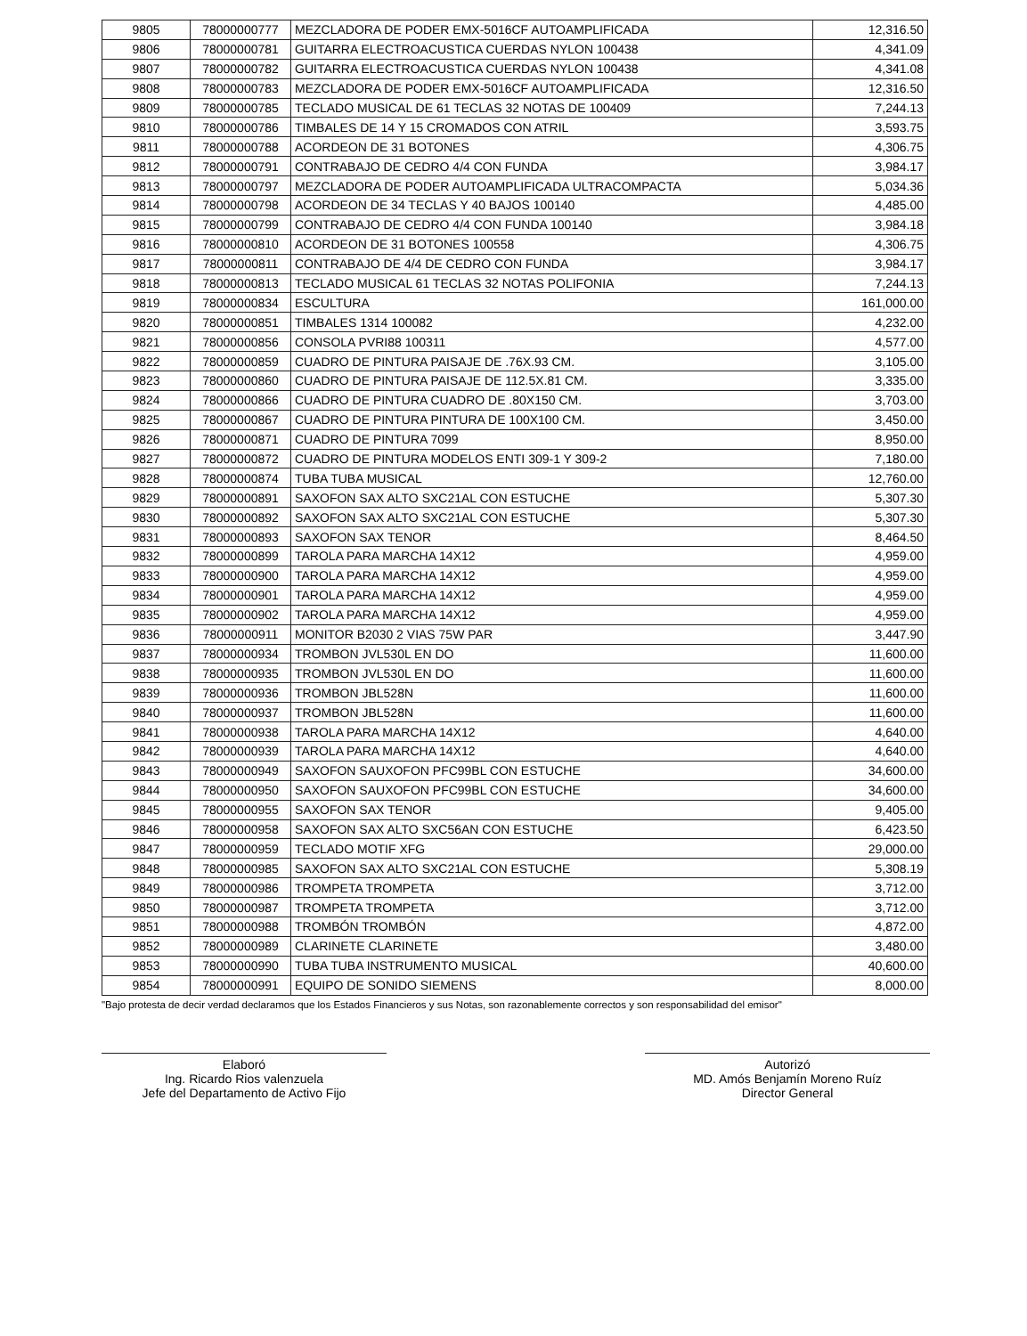| 9805 | 78000000777 | MEZCLADORA DE PODER EMX-5016CF AUTOAMPLIFICADA | 12,316.50 |
| 9806 | 78000000781 | GUITARRA ELECTROACUSTICA CUERDAS NYLON 100438 | 4,341.09 |
| 9807 | 78000000782 | GUITARRA ELECTROACUSTICA CUERDAS NYLON 100438 | 4,341.08 |
| 9808 | 78000000783 | MEZCLADORA DE PODER EMX-5016CF AUTOAMPLIFICADA | 12,316.50 |
| 9809 | 78000000785 | TECLADO MUSICAL DE 61 TECLAS 32 NOTAS DE 100409 | 7,244.13 |
| 9810 | 78000000786 | TIMBALES DE 14 Y 15 CROMADOS CON ATRIL | 3,593.75 |
| 9811 | 78000000788 | ACORDEON DE 31 BOTONES | 4,306.75 |
| 9812 | 78000000791 | CONTRABAJO DE CEDRO 4/4 CON FUNDA | 3,984.17 |
| 9813 | 78000000797 | MEZCLADORA DE PODER AUTOAMPLIFICADA ULTRACOMPACTA | 5,034.36 |
| 9814 | 78000000798 | ACORDEON DE 34 TECLAS Y 40 BAJOS 100140 | 4,485.00 |
| 9815 | 78000000799 | CONTRABAJO DE CEDRO 4/4 CON FUNDA 100140 | 3,984.18 |
| 9816 | 78000000810 | ACORDEON DE 31 BOTONES 100558 | 4,306.75 |
| 9817 | 78000000811 | CONTRABAJO DE 4/4 DE CEDRO CON FUNDA | 3,984.17 |
| 9818 | 78000000813 | TECLADO MUSICAL 61 TECLAS 32 NOTAS POLIFONIA | 7,244.13 |
| 9819 | 78000000834 | ESCULTURA | 161,000.00 |
| 9820 | 78000000851 | TIMBALES 1314 100082 | 4,232.00 |
| 9821 | 78000000856 | CONSOLA PVRI88 100311 | 4,577.00 |
| 9822 | 78000000859 | CUADRO DE PINTURA PAISAJE DE .76X.93 CM. | 3,105.00 |
| 9823 | 78000000860 | CUADRO DE PINTURA PAISAJE DE 112.5X.81 CM. | 3,335.00 |
| 9824 | 78000000866 | CUADRO DE PINTURA CUADRO DE .80X150 CM. | 3,703.00 |
| 9825 | 78000000867 | CUADRO DE PINTURA PINTURA DE 100X100 CM. | 3,450.00 |
| 9826 | 78000000871 | CUADRO DE PINTURA 7099 | 8,950.00 |
| 9827 | 78000000872 | CUADRO DE PINTURA MODELOS ENTI 309-1 Y 309-2 | 7,180.00 |
| 9828 | 78000000874 | TUBA TUBA MUSICAL | 12,760.00 |
| 9829 | 78000000891 | SAXOFON SAX ALTO SXC21AL CON ESTUCHE | 5,307.30 |
| 9830 | 78000000892 | SAXOFON SAX ALTO SXC21AL CON ESTUCHE | 5,307.30 |
| 9831 | 78000000893 | SAXOFON SAX TENOR | 8,464.50 |
| 9832 | 78000000899 | TAROLA PARA MARCHA 14X12 | 4,959.00 |
| 9833 | 78000000900 | TAROLA PARA MARCHA 14X12 | 4,959.00 |
| 9834 | 78000000901 | TAROLA PARA MARCHA 14X12 | 4,959.00 |
| 9835 | 78000000902 | TAROLA PARA MARCHA 14X12 | 4,959.00 |
| 9836 | 78000000911 | MONITOR B2030 2 VIAS 75W PAR | 3,447.90 |
| 9837 | 78000000934 | TROMBON JVL530L EN DO | 11,600.00 |
| 9838 | 78000000935 | TROMBON JVL530L EN DO | 11,600.00 |
| 9839 | 78000000936 | TROMBON JBL528N | 11,600.00 |
| 9840 | 78000000937 | TROMBON JBL528N | 11,600.00 |
| 9841 | 78000000938 | TAROLA PARA MARCHA 14X12 | 4,640.00 |
| 9842 | 78000000939 | TAROLA PARA MARCHA 14X12 | 4,640.00 |
| 9843 | 78000000949 | SAXOFON SAUXOFON PFC99BL CON ESTUCHE | 34,600.00 |
| 9844 | 78000000950 | SAXOFON SAUXOFON PFC99BL CON ESTUCHE | 34,600.00 |
| 9845 | 78000000955 | SAXOFON SAX TENOR | 9,405.00 |
| 9846 | 78000000958 | SAXOFON SAX ALTO SXC56AN CON ESTUCHE | 6,423.50 |
| 9847 | 78000000959 | TECLADO MOTIF XFG | 29,000.00 |
| 9848 | 78000000985 | SAXOFON SAX ALTO SXC21AL CON ESTUCHE | 5,308.19 |
| 9849 | 78000000986 | TROMPETA TROMPETA | 3,712.00 |
| 9850 | 78000000987 | TROMPETA TROMPETA | 3,712.00 |
| 9851 | 78000000988 | TROMBÓN TROMBÓN | 4,872.00 |
| 9852 | 78000000989 | CLARINETE CLARINETE | 3,480.00 |
| 9853 | 78000000990 | TUBA TUBA INSTRUMENTO MUSICAL | 40,600.00 |
| 9854 | 78000000991 | EQUIPO DE SONIDO SIEMENS | 8,000.00 |
"Bajo protesta de decir verdad declaramos que los Estados Financieros y sus Notas, son razonablemente correctos y son responsabilidad del emisor"
Elaboró
Ing. Ricardo Rios valenzuela
Jefe del Departamento de Activo Fijo
Autorizó
MD. Amós Benjamín Moreno Ruíz
Director General